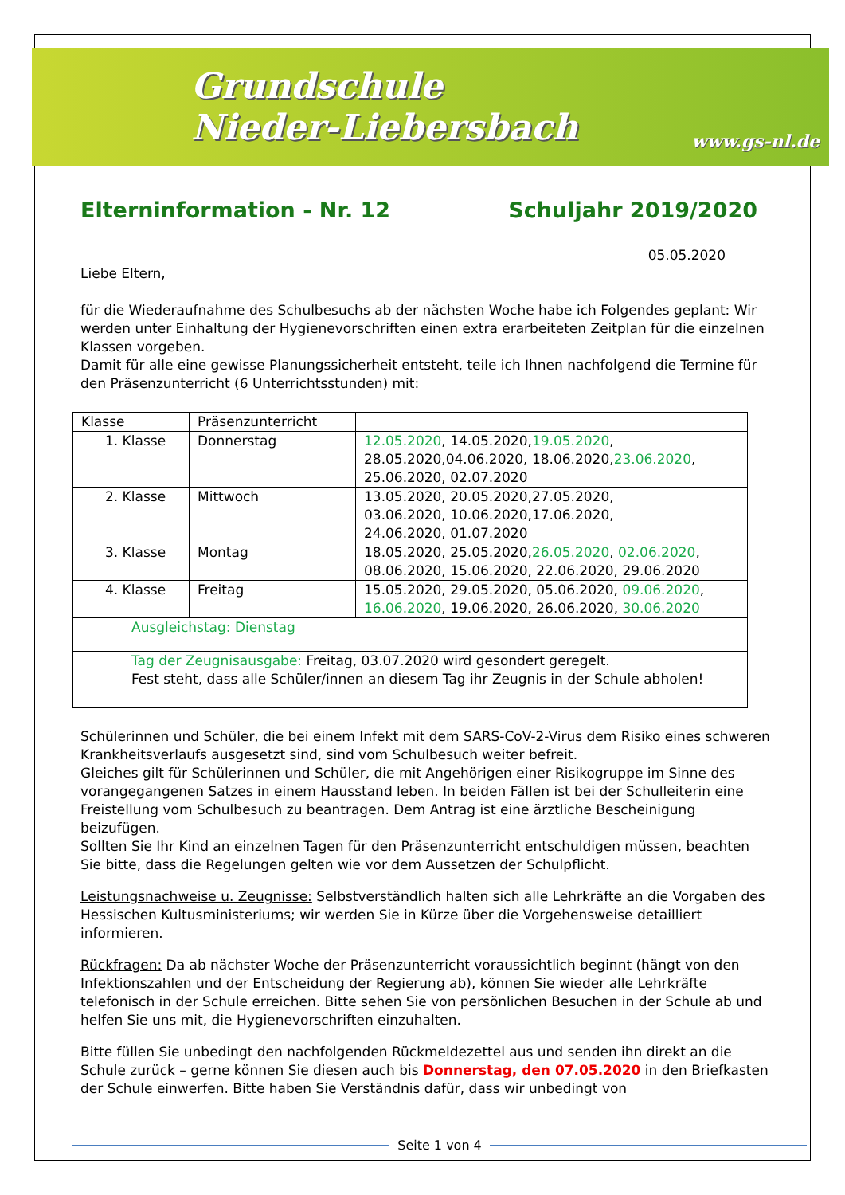Grundschule
Nieder-Liebersbach
www.gs-nl.de
Elterninformation - Nr. 12 Schuljahr 2019/2020
05.05.2020
Liebe Eltern,
für die Wiederaufnahme des Schulbesuchs ab der nächsten Woche habe ich Folgendes geplant: Wir werden unter Einhaltung der Hygienevorschriften einen extra erarbeiteten Zeitplan für die einzelnen Klassen vorgeben.
Damit für alle eine gewisse Planungssicherheit entsteht, teile ich Ihnen nachfolgend die Termine für den Präsenzunterricht (6 Unterrichtsstunden) mit:
| Klasse | Präsenzunterricht | |
| 1. Klasse | Donnerstag | 12.05.2020 , 14.05.2020, 19.05.2020 , 28.05.2020,04.06.2020, 18.06.2020, 23.06.2020 , 25.06.2020, 02.07.2020 |
| 2. Klasse | Mittwoch | 13.05.2020, 20.05.2020,27.05.2020, 03.06.2020, 10.06.2020,17.06.2020, 24.06.2020, 01.07.2020 |
| 3. Klasse | Montag | 18.05.2020, 25.05.2020, 26.05.2020 , 02.06.2020 , 08.06.2020, 15.06.2020, 22.06.2020, 29.06.2020 |
| 4. Klasse | Freitag | 15.05.2020, 29.05.2020, 05.06.2020, 09.06.2020 , 16.06.2020 , 19.06.2020, 26.06.2020, 30.06.2020 |
| Ausgleichstag: Dienstag | | |
| Tag der Zeugnisausgabe: Freitag, 03.07.2020 wird gesondert geregelt. Fest steht, dass alle Schüler/innen an diesem Tag ihr Zeugnis in der Schule abholen! | | |
Schülerinnen und Schüler, die bei einem Infekt mit dem SARS-CoV-2-Virus dem Risiko eines schweren Krankheitsverlaufs ausgesetzt sind, sind vom Schulbesuch weiter befreit.
Gleiches gilt für Schülerinnen und Schüler, die mit Angehörigen einer Risikogruppe im Sinne des vorangegangenen Satzes in einem Hausstand leben. In beiden Fällen ist bei der Schulleiterin eine Freistellung vom Schulbesuch zu beantragen. Dem Antrag ist eine ärztliche Bescheinigung beizufügen.
Sollten Sie Ihr Kind an einzelnen Tagen für den Präsenzunterricht entschuldigen müssen, beachten Sie bitte, dass die Regelungen gelten wie vor dem Aussetzen der Schulpflicht.
Leistungsnachweise u. Zeugnisse: Selbstverständlich halten sich alle Lehrkräfte an die Vorgaben des Hessischen Kultusministeriums; wir werden Sie in Kürze über die Vorgehensweise detailliert informieren.
Rückfragen: Da ab nächster Woche der Präsenzunterricht voraussichtlich beginnt (hängt von den Infektionszahlen und der Entscheidung der Regierung ab), können Sie wieder alle Lehrkräfte telefonisch in der Schule erreichen. Bitte sehen Sie von persönlichen Besuchen in der Schule ab und helfen Sie uns mit, die Hygienevorschriften einzuhalten.
Bitte füllen Sie unbedingt den nachfolgenden Rückmeldezettel aus und senden ihn direkt an die Schule zurück – gerne können Sie diesen auch bis Donnerstag, den 07.05.2020 in den Briefkasten der Schule einwerfen. Bitte haben Sie Verständnis dafür, dass wir unbedingt von
Seite 1 von 4